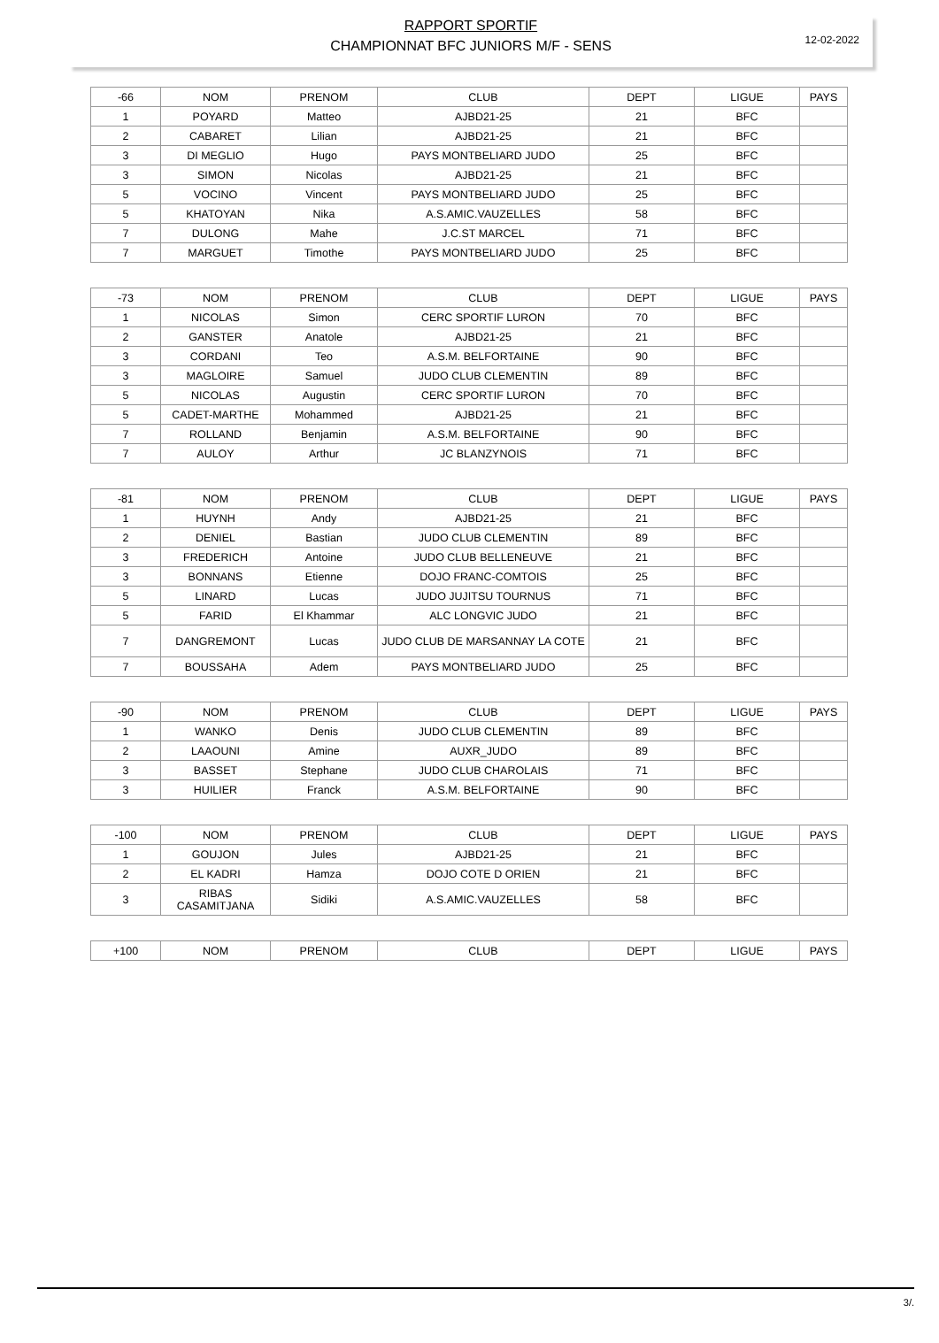RAPPORT SPORTIF
CHAMPIONNAT BFC JUNIORS M/F - SENS
12-02-2022
| -66 | NOM | PRENOM | CLUB | DEPT | LIGUE | PAYS |
| --- | --- | --- | --- | --- | --- | --- |
| 1 | POYARD | Matteo | AJBD21-25 | 21 | BFC | |
| 2 | CABARET | Lilian | AJBD21-25 | 21 | BFC | |
| 3 | DI MEGLIO | Hugo | PAYS MONTBELIARD JUDO | 25 | BFC | |
| 3 | SIMON | Nicolas | AJBD21-25 | 21 | BFC | |
| 5 | VOCINO | Vincent | PAYS MONTBELIARD JUDO | 25 | BFC | |
| 5 | KHATOYAN | Nika | A.S.AMIC.VAUZELLES | 58 | BFC | |
| 7 | DULONG | Mahe | J.C.ST MARCEL | 71 | BFC | |
| 7 | MARGUET | Timothe | PAYS MONTBELIARD JUDO | 25 | BFC | |
| -73 | NOM | PRENOM | CLUB | DEPT | LIGUE | PAYS |
| --- | --- | --- | --- | --- | --- | --- |
| 1 | NICOLAS | Simon | CERC SPORTIF LURON | 70 | BFC | |
| 2 | GANSTER | Anatole | AJBD21-25 | 21 | BFC | |
| 3 | CORDANI | Teo | A.S.M. BELFORTAINE | 90 | BFC | |
| 3 | MAGLOIRE | Samuel | JUDO CLUB CLEMENTIN | 89 | BFC | |
| 5 | NICOLAS | Augustin | CERC SPORTIF LURON | 70 | BFC | |
| 5 | CADET-MARTHE | Mohammed | AJBD21-25 | 21 | BFC | |
| 7 | ROLLAND | Benjamin | A.S.M. BELFORTAINE | 90 | BFC | |
| 7 | AULOY | Arthur | JC BLANZYNOIS | 71 | BFC | |
| -81 | NOM | PRENOM | CLUB | DEPT | LIGUE | PAYS |
| --- | --- | --- | --- | --- | --- | --- |
| 1 | HUYNH | Andy | AJBD21-25 | 21 | BFC | |
| 2 | DENIEL | Bastian | JUDO CLUB CLEMENTIN | 89 | BFC | |
| 3 | FREDERICH | Antoine | JUDO CLUB BELLENEUVE | 21 | BFC | |
| 3 | BONNANS | Etienne | DOJO FRANC-COMTOIS | 25 | BFC | |
| 5 | LINARD | Lucas | JUDO JUJITSU TOURNUS | 71 | BFC | |
| 5 | FARID | El Khammar | ALC LONGVIC JUDO | 21 | BFC | |
| 7 | DANGREMONT | Lucas | JUDO CLUB DE MARSANNAY LA COTE | 21 | BFC | |
| 7 | BOUSSAHA | Adem | PAYS MONTBELIARD JUDO | 25 | BFC | |
| -90 | NOM | PRENOM | CLUB | DEPT | LIGUE | PAYS |
| --- | --- | --- | --- | --- | --- | --- |
| 1 | WANKO | Denis | JUDO CLUB CLEMENTIN | 89 | BFC | |
| 2 | LAAOUNI | Amine | AUXR_JUDO | 89 | BFC | |
| 3 | BASSET | Stephane | JUDO CLUB CHAROLAIS | 71 | BFC | |
| 3 | HUILIER | Franck | A.S.M. BELFORTAINE | 90 | BFC | |
| -100 | NOM | PRENOM | CLUB | DEPT | LIGUE | PAYS |
| --- | --- | --- | --- | --- | --- | --- |
| 1 | GOUJON | Jules | AJBD21-25 | 21 | BFC | |
| 2 | EL KADRI | Hamza | DOJO COTE D ORIEN | 21 | BFC | |
| 3 | RIBAS CASAMITJANA | Sidiki | A.S.AMIC.VAUZELLES | 58 | BFC | |
| +100 | NOM | PRENOM | CLUB | DEPT | LIGUE | PAYS |
| --- | --- | --- | --- | --- | --- | --- |
3/.